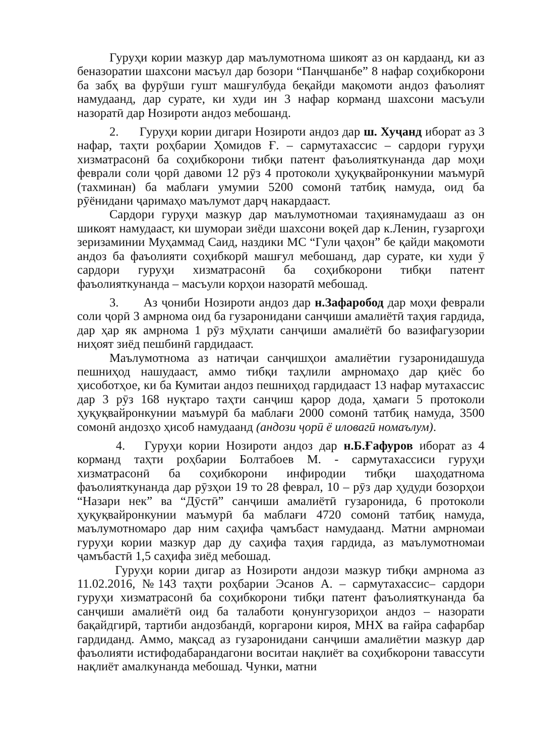Гуруҳи кории мазкур дар маълумотнома шикоят аз он кардаанд, ки аз беназоратии шахсони масъул дар бозори “Панҷшанбе” 8 нафар соҳибкорони ба забҳ ва фурӯши гушт машғулбуда беқайди мақомоти андоз фаъолият намудаанд, дар сурате, ки худи ин 3 нафар корманд шахсони масъули назоратӣ дар Нозироти андоз мебошанд.
2. Гуруҳи кории дигари Нозироти андоз дар ш. Хуҷанд иборат аз 3 нафар, таҳти роҳбарии Ҳомидов Ғ. – сармутахассис – сардори гуруҳи хизматрасонӣ ба соҳибкорони тибқи патент фаъолияткунанда дар моҳи феврали соли ҷорӣ давоми 12 рӯз 4 протоколи ҳуқуқвайронкунии маъмурӣ (тахминан) ба маблағи умумии 5200 сомонӣ татбиқ намуда, оид ба рӯёнидани ҷаримаҳо маълумот дарҷ накардааст.
Сардори гуруҳи мазкур дар маълумотномаи таҳиянамудааш аз он шикоят намудааст, ки шумораи зиёди шахсони воқеӣ дар к.Ленин, гузаргоҳи зеризаминии Муҳаммад Саид, наздики МС “Гули ҷаҳон” бе қайди мақомоти андоз ба фаъолияти соҳибкорӣ машғул мебошанд, дар сурате, ки худи ӯ сардори гуруҳи хизматрасонӣ ба соҳибкорони тибқи патент фаъолияткунанда – масъули корҳои назоратӣ мебошад.
3. Аз ҷониби Нозироти андоз дар н.Зафаробод дар моҳи феврали соли ҷорӣ 3 амрнома оид ба гузаронидани санҷиши амалиётӣ таҳия гардида, дар ҳар як амрнома 1 рӯз мӯҳлати санҷиши амалиётӣ бо вазифагузории ниҳоят зиёд пешбинӣ гардидааст.
Маълумотнома аз натиҷаи санҷишҳои амалиётии гузаронидашуда пешниҳод нашудааст, аммо тибқи таҳлили амрномаҳо дар қиёс бо ҳисоботҳое, ки ба Кумитаи андоз пешниҳод гардидааст 13 нафар мутахассис дар 3 рӯз 168 нуқтаро таҳти санҷиш қарор дода, ҳамаги 5 протоколи ҳуқуқвайронкунии маъмурӣ ба маблағи 2000 сомонӣ татбиқ намуда, 3500 сомонӣ андозҳо ҳисоб намудаанд (андози ҷорӣ ё иловагӣ номаълум).
4. Гуруҳи кории Нозироти андоз дар н.Б.Ғафуров иборат аз 4 корманд таҳти роҳбарии Болтабоев М. - сармутахассиси гуруҳи хизматрасонӣ ба соҳибкорони инфиродии тибқи шаҳодатнома фаъолияткунанда дар рӯзҳои 19 то 28 феврал, 10 – рӯз дар ҳудуди бозорҳои “Назари нек” ва “Дӯстӣ” санҷиши амалиётӣ гузаронида, 6 протоколи ҳуқуқвайронкунии маъмурӣ ба маблағи 4720 сомонӣ татбиқ намуда, маълумотномаро дар ним саҳифа ҷамъбаст намудаанд. Матни амрномаи гуруҳи кории мазкур дар ду саҳифа таҳия гардида, аз маълумотномаи ҷамъбастӣ 1,5 саҳифа зиёд мебошад.
Гуруҳи кории дигар аз Нозироти андози мазкур тибқи амрнома аз 11.02.2016, №143 таҳти роҳбарии Эсанов А. – сармутахассис– сардори гуруҳи хизматрасонӣ ба соҳибкорони тибқи патент фаъолияткунанда ба санҷиши амалиётӣ оид ба талаботи қонунгузориҳои андоз – назорати бақайдгирӣ, тартиби андозбандӣ, коргарони кироя, МНХ ва ғайра сафарбар гардиданд. Аммо, мақсад аз гузаронидани санҷиши амалиётии мазкур дар фаъолияти истифодабарандагони воситаи нақлиёт ва соҳибкорони тавассути нақлиёт амалкунанда мебошад. Чунки, матни